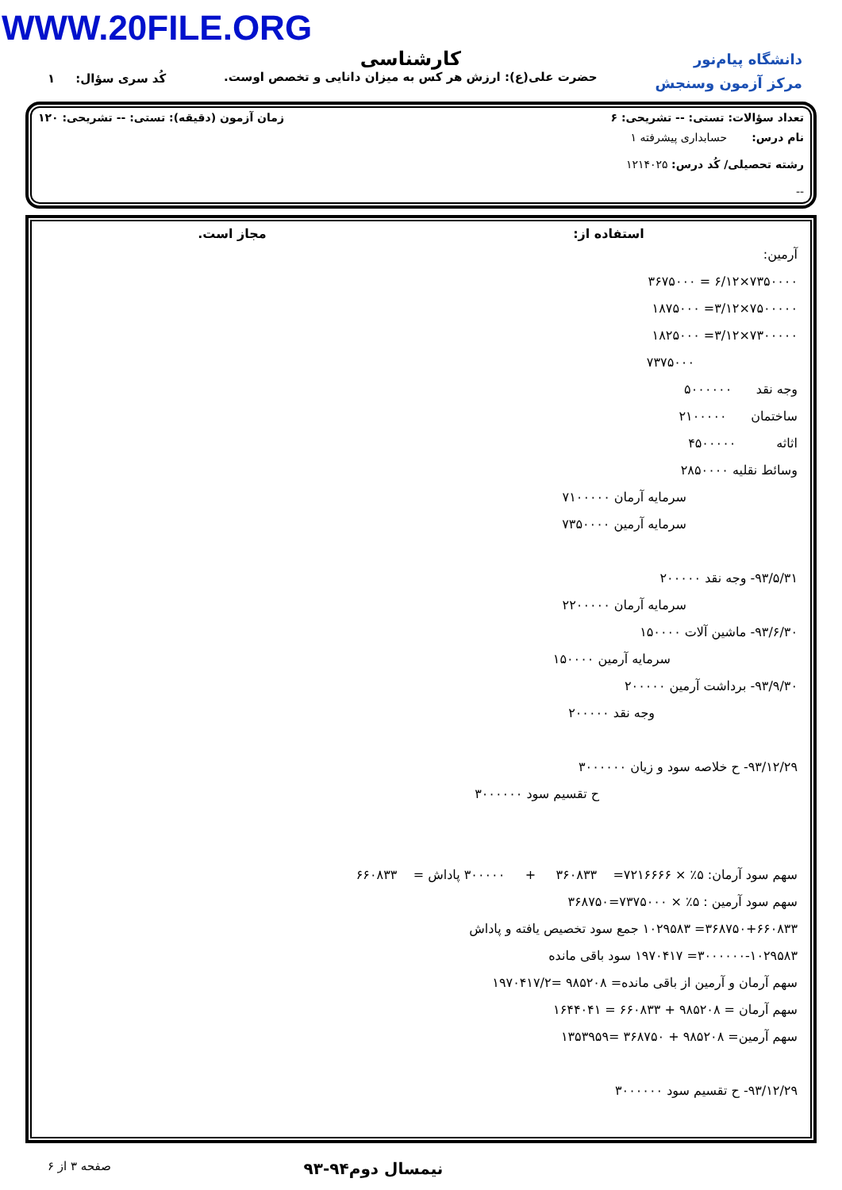WWW.20FILE.ORG
دانشگاه پیام‌نور
مرکز آزمون وسنجش
کارشناسی
حضرت علی(ع): ارزش هر کس به میزان دانایی و تخصص اوست.
کُد سری سؤال: ۱
تعداد سؤالات: تستی: -- تشریحی: ۶ زمان آزمون (دقیقه): تستی: -- تشریحی: ۱۲۰
نام درس: حسابداری پیشرفته ۱
رشته تحصیلی/ کُد درس: ۱۲۱۴۰۲۵
--
استفاده از: مجاز است.
آرمین:
۷۳۵۰۰۰۰×۶/۱۲ = ۳۶۷۵۰۰۰
۷۵۰۰۰۰۰×۳/۱۲= ۱۸۷۵۰۰۰
۷۳۰۰۰۰۰×۳/۱۲= ۱۸۲۵۰۰۰
۷۳۷۵۰۰۰
وجه نقد ۵۰۰۰۰۰۰
ساختمان ۲۱۰۰۰۰۰
اثاثه ۴۵۰۰۰۰۰
وسائط نقلیه ۲۸۵۰۰۰۰
سرمایه آرمان ۷۱۰۰۰۰۰
سرمایه آرمین ۷۳۵۰۰۰۰
۹۳/۵/۳۱- وجه نقد ۲۰۰۰۰۰
سرمایه آرمان ۲۲۰۰۰۰۰
۹۳/۶/۳۰- ماشین آلات ۱۵۰۰۰۰
سرمایه آرمین ۱۵۰۰۰۰
۹۳/۹/۳۰- برداشت آرمین ۲۰۰۰۰۰
وجه نقد ۲۰۰۰۰۰
۹۳/۱۲/۲۹- ح خلاصه سود و زیان ۳۰۰۰۰۰۰
ح تقسیم سود ۳۰۰۰۰۰۰
سهم سود آرمان: ۵٪ × ۷۲۱۶۶۶۶= ۳۶۰۸۳۳ + ۳۰۰۰۰۰ پاداش = ۶۶۰۸۳۳
سهم سود آرمین : ۵٪ × ۷۳۷۵۰۰۰=۳۶۸۷۵۰
۳۶۸۷۵۰+۶۶۰۸۳۳= ۱۰۲۹۵۸۳ جمع سود تخصیص یافته و پاداش
۳۰۰۰۰۰۰-۱۰۲۹۵۸۳= ۱۹۷۰۴۱۷ سود باقی مانده
سهم آرمان و آرمین از باقی مانده= ۹۸۵۲۰۸ =۱۹۷۰۴۱۷/۲
سهم آرمان = ۹۸۵۲۰۸ + ۶۶۰۸۳۳ = ۱۶۴۴۰۴۱
سهم آرمین= ۹۸۵۲۰۸ + ۳۶۸۷۵۰ =۱۳۵۳۹۵۹
۹۳/۱۲/۲۹- ح تقسیم سود ۳۰۰۰۰۰۰
نیمسال دوم۹۴-۹۳ صفحه ۳ از ۶